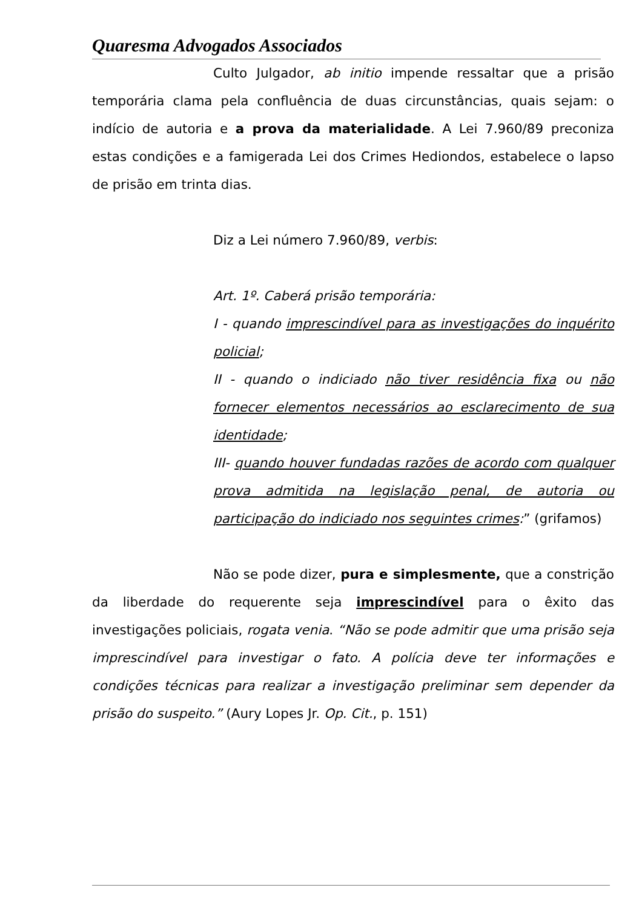Quaresma Advogados Associados
Culto Julgador, ab initio impende ressaltar que a prisão temporária clama pela confluência de duas circunstâncias, quais sejam: o indício de autoria e a prova da materialidade. A Lei 7.960/89 preconiza estas condições e a famigerada Lei dos Crimes Hediondos, estabelece o lapso de prisão em trinta dias.
Diz a Lei número 7.960/89, verbis:
Art. 1º. Caberá prisão temporária:
I - quando imprescindível para as investigações do inquérito policial;
II - quando o indiciado não tiver residência fixa ou não fornecer elementos necessários ao esclarecimento de sua identidade;
III- quando houver fundadas razões de acordo com qualquer prova admitida na legislação penal, de autoria ou participação do indiciado nos seguintes crimes:” (grifamos)
Não se pode dizer, pura e simplesmente, que a constrição da liberdade do requerente seja imprescindível para o êxito das investigações policiais, rogata venia. “Não se pode admitir que uma prisão seja imprescindível para investigar o fato. A polícia deve ter informações e condições técnicas para realizar a investigação preliminar sem depender da prisão do suspeito.” (Aury Lopes Jr. Op. Cit., p. 151)